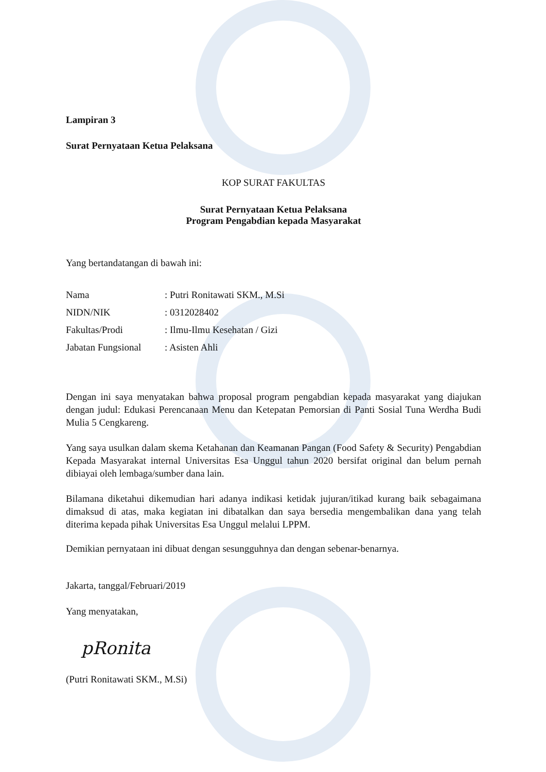Lampiran 3
Surat Pernyataan Ketua Pelaksana
KOP SURAT FAKULTAS
Surat Pernyataan Ketua Pelaksana
Program Pengabdian kepada Masyarakat
Yang bertandatangan di bawah ini:
| Nama | : Putri Ronitawati SKM., M.Si |
| NIDN/NIK | : 0312028402 |
| Fakultas/Prodi | : Ilmu-Ilmu Kesehatan / Gizi |
| Jabatan Fungsional | : Asisten Ahli |
Dengan ini saya menyatakan bahwa proposal program pengabdian kepada masyarakat yang diajukan dengan judul: Edukasi Perencanaan Menu dan Ketepatan Pemorsian di Panti Sosial Tuna Werdha Budi Mulia 5 Cengkareng.
Yang saya usulkan dalam skema Ketahanan dan Keamanan Pangan (Food Safety & Security) Pengabdian Kepada Masyarakat internal Universitas Esa Unggul tahun 2020 bersifat original dan belum pernah dibiayai oleh lembaga/sumber dana lain.
Bilamana diketahui dikemudian hari adanya indikasi ketidak jujuran/itikad kurang baik sebagaimana dimaksud di atas, maka kegiatan ini dibatalkan dan saya bersedia mengembalikan dana yang telah diterima kepada pihak Universitas Esa Unggul melalui LPPM.
Demikian pernyataan ini dibuat dengan sesungguhnya dan dengan sebenar-benarnya.
Jakarta, tanggal/Februari/2019
Yang menyatakan,
pRonita
(Putri Ronitawati SKM., M.Si)